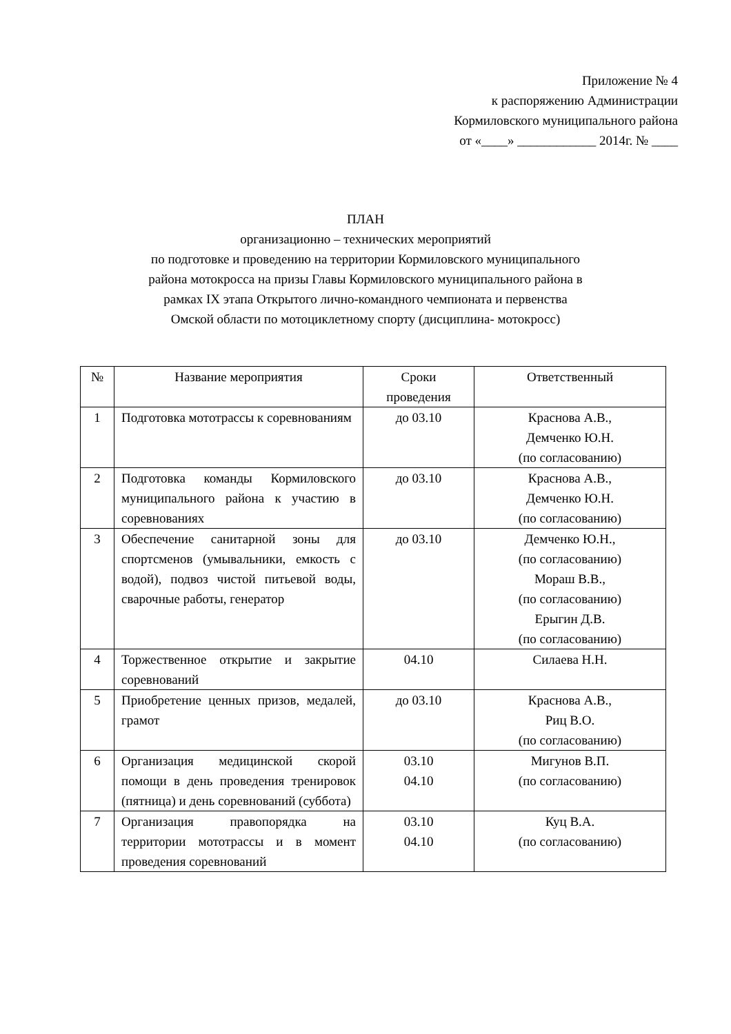Приложение № 4
к распоряжению Администрации
Кормиловского муниципального района
от «____» ____________ 2014г. № ____
ПЛАН
организационно – технических мероприятий
по подготовке и проведению на территории Кормиловского муниципального
района мотокросса на призы Главы Кормиловского муниципального района в
рамках IX этапа Открытого лично-командного чемпионата и первенства
Омской области по мотоциклетному спорту (дисциплина- мотокросс)
| № | Название мероприятия | Сроки проведения | Ответственный |
| --- | --- | --- | --- |
| 1 | Подготовка мототрассы к соревнованиям | до 03.10 | Краснова А.В., Демченко Ю.Н. (по согласованию) |
| 2 | Подготовка команды Кормиловского муниципального района к участию в соревнованиях | до 03.10 | Краснова А.В., Демченко Ю.Н. (по согласованию) |
| 3 | Обеспечение санитарной зоны для спортсменов (умывальники, емкость с водой), подвоз чистой питьевой воды, сварочные работы, генератор | до 03.10 | Демченко Ю.Н., (по согласованию) Мораш В.В., (по согласованию) Ерыгин Д.В. (по согласованию) |
| 4 | Торжественное открытие и закрытие соревнований | 04.10 | Силаева Н.Н. |
| 5 | Приобретение ценных призов, медалей, грамот | до 03.10 | Краснова А.В., Риц В.О. (по согласованию) |
| 6 | Организация медицинской скорой помощи в день проведения тренировок (пятница) и день соревнований (суббота) | 03.10 04.10 | Мигунов В.П. (по согласованию) |
| 7 | Организация правопорядка на территории мототрассы и в момент проведения соревнований | 03.10 04.10 | Куц В.А. (по согласованию) |